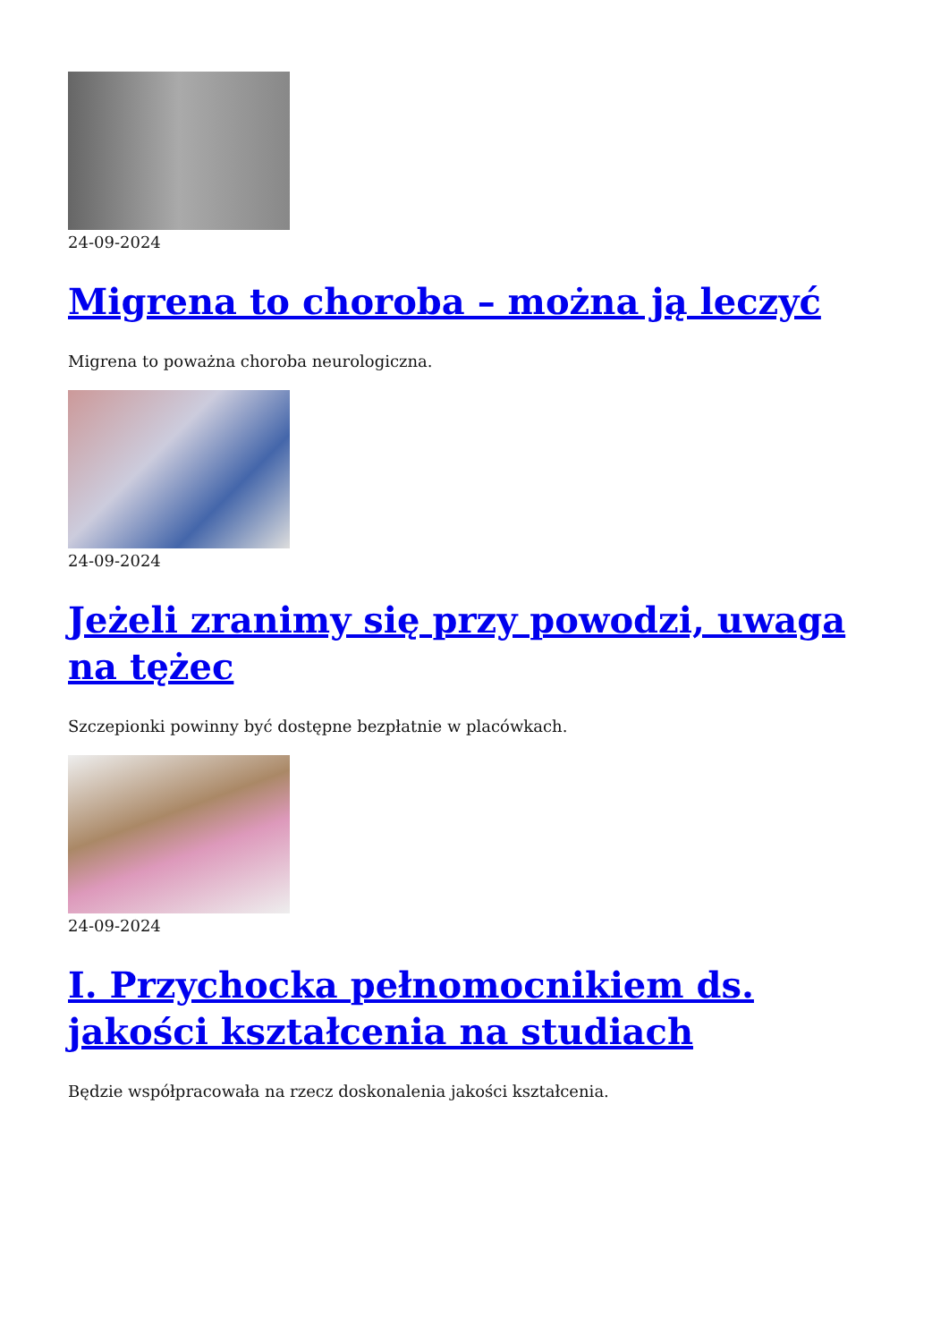24-09-2024
Migrena to choroba – można ją leczyć
Migrena to poważna choroba neurologiczna.
24-09-2024
Jeżeli zranimy się przy powodzi, uwaga na tężec
Szczepionki powinny być dostępne bezpłatnie w placówkach.
24-09-2024
I. Przychocka pełnomocnikiem ds. jakości kształcenia na studiach
Będzie współpracowała na rzecz doskonalenia jakości kształcenia.